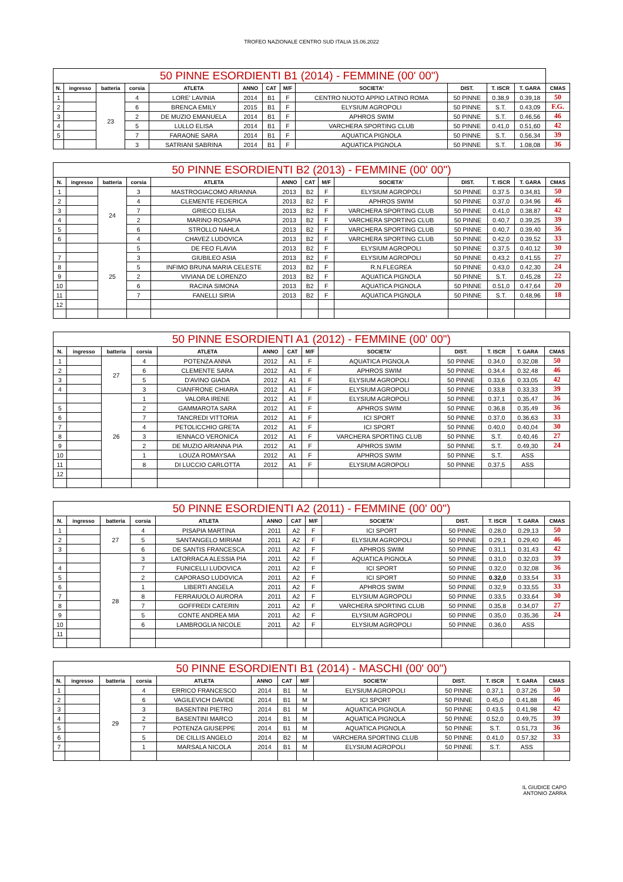TROFEO NAZIONALE CENTRO SUD ITALIA 15.06.2022
| 50 PINNE ESORDIENTI B1 (2014) - FEMMINE (00' 00") | | | | | | | | | | | | |
| --- | --- | --- | --- | --- | --- | --- | --- | --- | --- | --- | --- | --- |
| N. | ingresso | batteria | corsia | ATLETA | ANNO | CAT | M/F | SOCIETA' | DIST. | T. ISCR | T. GARA | CMAS |
| 1 | | 23 | 4 | LORE' LAVINIA | 2014 | B1 | F | CENTRO NUOTO APPIO LATINO ROMA | 50 PINNE | 0.38,9 | 0.39,18 | 50 |
| 2 | | | 6 | BRENCA EMILY | 2015 | B1 | F | ELYSIUM AGROPOLI | 50 PINNE | S.T. | 0.43,09 | F.G. |
| 3 | | | 2 | DE MUZIO EMANUELA | 2014 | B1 | F | APHROS SWIM | 50 PINNE | S.T. | 0.46,56 | 46 |
| 4 | | | 5 | LULLO ELISA | 2014 | B1 | F | VARCHERA SPORTING CLUB | 50 PINNE | 0.41,0 | 0.51,60 | 42 |
| 5 | | | 7 | FARAONE SARA | 2014 | B1 | F | AQUATICA PIGNOLA | 50 PINNE | S.T. | 0.56,34 | 39 |
| | | | 3 | SATRIANI SABRINA | 2014 | B1 | F | AQUATICA PIGNOLA | 50 PINNE | S.T. | 1.08,08 | 36 |
| 50 PINNE ESORDIENTI B2 (2013) - FEMMINE (00' 00") | | | | | | | | | | | | |
| --- | --- | --- | --- | --- | --- | --- | --- | --- | --- | --- | --- | --- |
| N. | ingresso | batteria | corsia | ATLETA | ANNO | CAT | M/F | SOCIETA' | DIST. | T. ISCR | T. GARA | CMAS |
| 1 | | 24 | 3 | MASTROGIACOMO ARIANNA | 2013 | B2 | F | ELYSIUM AGROPOLI | 50 PINNE | 0.37.5 | 0.34,81 | 50 |
| 2 | | | 4 | CLEMENTE FEDERICA | 2013 | B2 | F | APHROS SWIM | 50 PINNE | 0.37,0 | 0.34.96 | 46 |
| 3 | | | 7 | GRIECO ELISA | 2013 | B2 | F | VARCHERA SPORTING CLUB | 50 PINNE | 0.41,0 | 0.38,87 | 42 |
| 4 | | | 2 | MARINO ROSAPIA | 2013 | B2 | F | VARCHERA SPORTING CLUB | 50 PINNE | 0.40,7 | 0.39,25 | 39 |
| 5 | | | 6 | STROLLO NAHLA | 2013 | B2 | F | VARCHERA SPORTING CLUB | 50 PINNE | 0.40,7 | 0.39,40 | 36 |
| 6 | | | 4 | CHAVEZ LUDOVICA | 2013 | B2 | F | VARCHERA SPORTING CLUB | 50 PINNE | 0.42,0 | 0.39,52 | 33 |
| | | 25 | 5 | DE FEO FLAVIA | 2013 | B2 | F | ELYSIUM AGROPOLI | 50 PINNE | 0.37,5 | 0.40,12 | 30 |
| 7 | | | 3 | GIUBILEO ASIA | 2013 | B2 | F | ELYSIUM AGROPOLI | 50 PINNE | 0.43,2 | 0.41,55 | 27 |
| 8 | | | 5 | INFIMO BRUNA MARIA CELESTE | 2013 | B2 | F | R.N.FLEGREA | 50 PINNE | 0.43,0 | 0.42,30 | 24 |
| 9 | | | 2 | VIVIANA DE LORENZO | 2013 | B2 | F | AQUATICA PIGNOLA | 50 PINNE | S.T. | 0.45,28 | 22 |
| 10 | | | 6 | RACINA SIMONA | 2013 | B2 | F | AQUATICA PIGNOLA | 50 PINNE | 0.51,0 | 0.47,64 | 20 |
| 11 | | | 7 | FANELLI SIRIA | 2013 | B2 | F | AQUATICA PIGNOLA | 50 PINNE | S.T. | 0.48,96 | 18 |
| 12 | | | | | | | | | | | | |
| 50 PINNE ESORDIENTI A1 (2012) - FEMMINE (00' 00") | | | | | | | | | | | | |
| --- | --- | --- | --- | --- | --- | --- | --- | --- | --- | --- | --- | --- |
| N. | ingresso | batteria | corsia | ATLETA | ANNO | CAT | M/F | SOCIETA' | DIST. | T. ISCR | T. GARA | CMAS |
| 1 | | 27 | 4 | POTENZA ANNA | 2012 | A1 | F | AQUATICA PIGNOLA | 50 PINNE | 0.34,0 | 0.32,08 | 50 |
| 2 | | | 6 | CLEMENTE SARA | 2012 | A1 | F | APHROS SWIM | 50 PINNE | 0.34,4 | 0.32,48 | 46 |
| 3 | | | 5 | D'AVINO GIADA | 2012 | A1 | F | ELYSIUM AGROPOLI | 50 PINNE | 0.33,6 | 0.33,05 | 42 |
| 4 | | | 3 | CIANFRONE CHIARA | 2012 | A1 | F | ELYSIUM AGROPOLI | 50 PINNE | 0.33,8 | 0.33,33 | 39 |
| | | 26 | 1 | VALORA IRENE | 2012 | A1 | F | ELYSIUM AGROPOLI | 50 PINNE | 0.37,1 | 0.35,47 | 36 |
| 5 | | | 2 | GAMMAROTA SARA | 2012 | A1 | F | APHROS SWIM | 50 PINNE | 0.36,8 | 0.35,49 | 36 |
| 6 | | | 7 | TANCREDI VITTORIA | 2012 | A1 | F | ICI SPORT | 50 PINNE | 0.37,0 | 0.36,63 | 33 |
| 7 | | | 4 | PETOLICCHIO GRETA | 2012 | A1 | F | ICI SPORT | 50 PINNE | 0.40,0 | 0.40,04 | 30 |
| 8 | | | 3 | IENNACO VERONICA | 2012 | A1 | F | VARCHERA SPORTING CLUB | 50 PINNE | S.T. | 0.40,46 | 27 |
| 9 | | | 2 | DE MUZIO ARIANNA PIA | 2012 | A1 | F | APHROS SWIM | 50 PINNE | S.T. | 0.49,30 | 24 |
| 10 | | | 1 | LOUZA ROMAYSAA | 2012 | A1 | F | APHROS SWIM | 50 PINNE | S.T. | ASS | |
| 11 | | | 8 | DI LUCCIO CARLOTTA | 2012 | A1 | F | ELYSIUM AGROPOLI | 50 PINNE | 0.37,5 | ASS | |
| 12 | | | | | | | | | | | | |
| 50 PINNE ESORDIENTI A2 (2011) - FEMMINE (00' 00") | | | | | | | | | | | | |
| --- | --- | --- | --- | --- | --- | --- | --- | --- | --- | --- | --- | --- |
| N. | ingresso | batteria | corsia | ATLETA | ANNO | CAT | M/F | SOCIETA' | DIST. | T. ISCR | T. GARA | CMAS |
| 1 | | 27 | 4 | PISAPIA MARTINA | 2011 | A2 | F | ICI SPORT | 50 PINNE | 0.28,0 | 0.29,13 | 50 |
| 2 | | | 5 | SANTANGELO MIRIAM | 2011 | A2 | F | ELYSIUM AGROPOLI | 50 PINNE | 0.29,1 | 0.29,40 | 46 |
| 3 | | | 6 | DE SANTIS FRANCESCA | 2011 | A2 | F | APHROS SWIM | 50 PINNE | 0.31,1 | 0.31,43 | 42 |
| | | 28 | 3 | LATORRACA ALESSIA PIA | 2011 | A2 | F | AQUATICA PIGNOLA | 50 PINNE | 0.31,0 | 0.32,03 | 39 |
| 4 | | | 7 | FUNICELLI LUDOVICA | 2011 | A2 | F | ICI SPORT | 50 PINNE | 0.32,0 | 0.32,08 | 36 |
| 5 | | | 2 | CAPORASO LUDOVICA | 2011 | A2 | F | ICI SPORT | 50 PINNE | 0.32,0 | 0.33,54 | 33 |
| 6 | | | 1 | LIBERTI ANGELA | 2011 | A2 | F | APHROS SWIM | 50 PINNE | 0.32,9 | 0.33,55 | 33 |
| 7 | | | 8 | FERRAIUOLO AURORA | 2011 | A2 | F | ELYSIUM AGROPOLI | 50 PINNE | 0.33,5 | 0.33,64 | 30 |
| 8 | | | 7 | GOFFREDI CATERIN | 2011 | A2 | F | VARCHERA SPORTING CLUB | 50 PINNE | 0.35,8 | 0.34,07 | 27 |
| 9 | | | 5 | CONTE ANDREA MIA | 2011 | A2 | F | ELYSIUM AGROPOLI | 50 PINNE | 0.35,0 | 0.35,36 | 24 |
| 10 | | | 6 | LAMBROGLIA NICOLE | 2011 | A2 | F | ELYSIUM AGROPOLI | 50 PINNE | 0.36,0 | ASS | |
| 11 | | | | | | | | | | | | |
| 50 PINNE ESORDIENTI B1 (2014) - MASCHI (00' 00") | | | | | | | | | | | | |
| --- | --- | --- | --- | --- | --- | --- | --- | --- | --- | --- | --- | --- |
| N. | ingresso | batteria | corsia | ATLETA | ANNO | CAT | M/F | SOCIETA' | DIST. | T. ISCR | T. GARA | CMAS |
| 1 | | 29 | 4 | ERRICO FRANCESCO | 2014 | B1 | M | ELYSIUM AGROPOLI | 50 PINNE | 0.37,1 | 0.37,26 | 50 |
| 2 | | | 6 | VAGILEVICH DAVIDE | 2014 | B1 | M | ICI SPORT | 50 PINNE | 0.45,0 | 0.41,88 | 46 |
| 3 | | | 3 | BASENTINI PIETRO | 2014 | B1 | M | AQUATICA PIGNOLA | 50 PINNE | 0.43,5 | 0.41,98 | 42 |
| 4 | | | 2 | BASENTINI MARCO | 2014 | B1 | M | AQUATICA PIGNOLA | 50 PINNE | 0.52,0 | 0.49,75 | 39 |
| 5 | | | 7 | POTENZA GIUSEPPE | 2014 | B1 | M | AQUATICA PIGNOLA | 50 PINNE | S.T. | 0.51,73 | 36 |
| 6 | | | 5 | DE CILLIS ANGELO | 2014 | B2 | M | VARCHERA SPORTING CLUB | 50 PINNE | 0.41,0 | 0.57,32 | 33 |
| 7 | | | 1 | MARSALA NICOLA | 2014 | B1 | M | ELYSIUM AGROPOLI | 50 PINNE | S.T. | ASS | |
IL GIUDICE CAPO
ANTONIO ZARRA